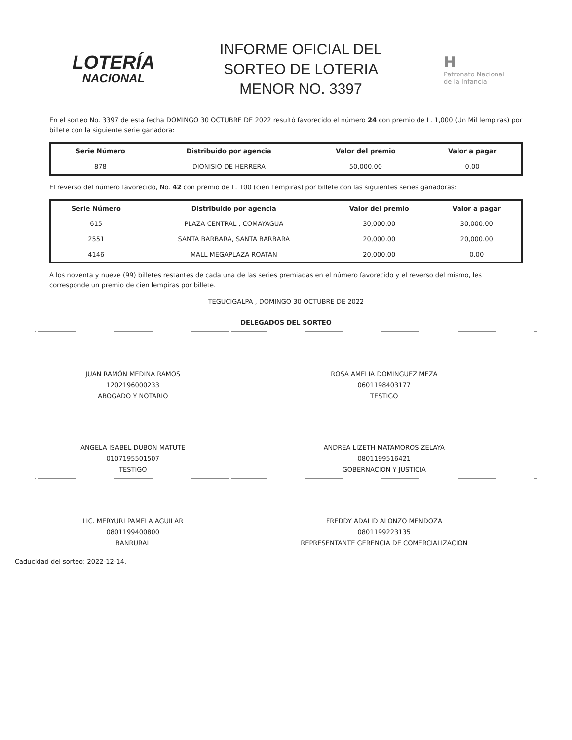LOTERÍA
NACIONAL
INFORME OFICIAL DEL
SORTEO DE LOTERIA
MENOR NO. 3397
H
Patronato Nacional
de la Infancia
En el sorteo No. 3397 de esta fecha DOMINGO 30 OCTUBRE DE 2022 resultó favorecido el número 24 con premio de L. 1,000 (Un Mil lempiras) por billete con la siguiente serie ganadora:
| Serie Número | Distribuido por agencia | Valor del premio | Valor a pagar |
| --- | --- | --- | --- |
| 878 | DIONISIO DE HERRERA | 50,000.00 | 0.00 |
El reverso del número favorecido, No. 42 con premio de L. 100 (cien Lempiras) por billete con las siguientes series ganadoras:
| Serie Número | Distribuido por agencia | Valor del premio | Valor a pagar |
| --- | --- | --- | --- |
| 615 | PLAZA CENTRAL , COMAYAGUA | 30,000.00 | 30,000.00 |
| 2551 | SANTA BARBARA, SANTA BARBARA | 20,000.00 | 20,000.00 |
| 4146 | MALL MEGAPLAZA ROATAN | 20,000.00 | 0.00 |
A los noventa y nueve (99) billetes restantes de cada una de las series premiadas en el número favorecido y el reverso del mismo, les corresponde un premio de cien lempiras por billete.
TEGUCIGALPA , DOMINGO 30 OCTUBRE DE 2022
| DELEGADOS DEL SORTEO | |
| --- | --- |
| JUAN RAMÓN MEDINA RAMOS 1202196000233 ABOGADO Y NOTARIO | ROSA AMELIA DOMINGUEZ MEZA 0601198403177 TESTIGO |
| ANGELA ISABEL DUBON MATUTE 0107195501507 TESTIGO | ANDREA LIZETH MATAMOROS ZELAYA 0801199516421 GOBERNACION Y JUSTICIA |
| LIC. MERYURI PAMELA AGUILAR 0801199400800 BANRURAL | FREDDY ADALID ALONZO MENDOZA 0801199223135 REPRESENTANTE GERENCIA DE COMERCIALIZACION |
Caducidad del sorteo: 2022-12-14.